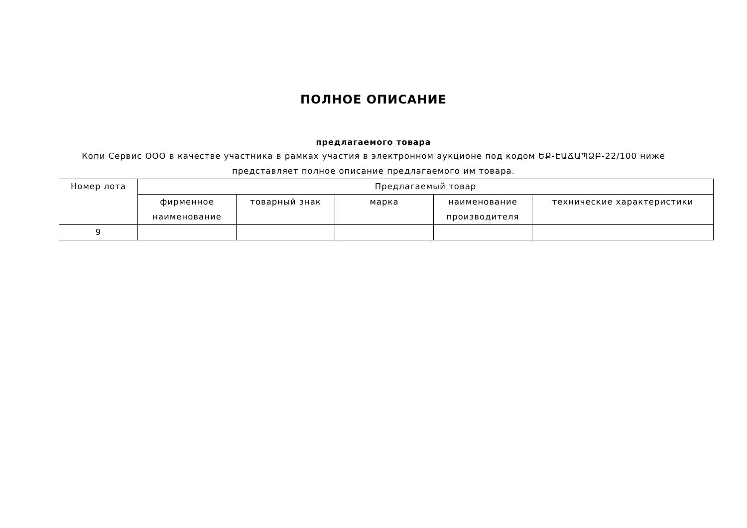ПОЛНОЕ ОПИСАНИЕ
предлагаемого товара
Копи Сервис ООО в качестве участника в рамках участия в электронном аукционе под кодом ԵՔ-ԷԱՃԱՊՁԲ-22/100 ниже представляет полное описание предлагаемого им товара.
| Номер лота | Предлагаемый товар | | | | |
| --- | --- | --- | --- | --- | --- |
| | фирменное наименование | товарный знак | марка | наименование производителя | технические характеристики |
| 9 | | | | | |